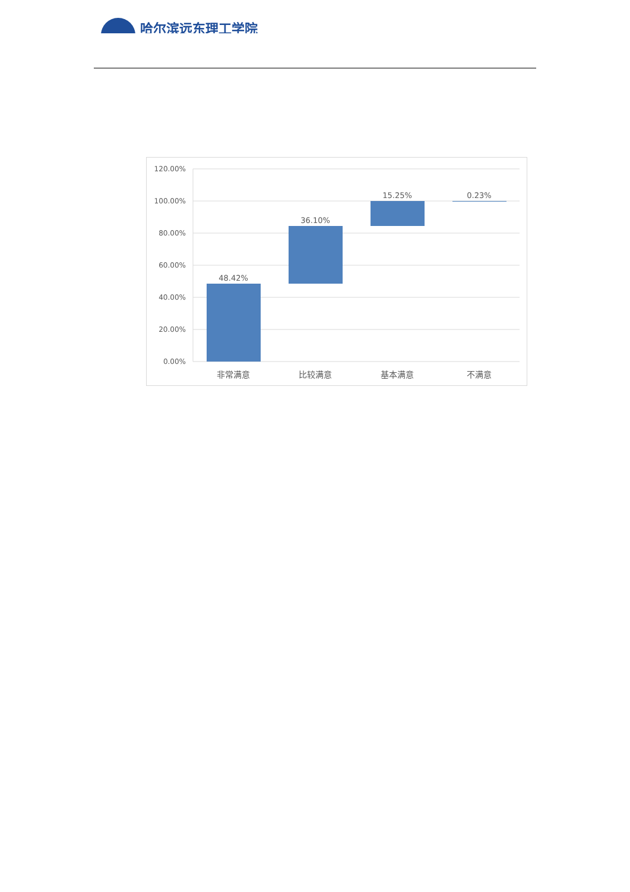哈尔滨远东理工学院
120.00%
100.00%
80.00%
60.00%
40.00%
20.00%
0.00%
48.42%
36.10%
15.25%
0.23%
非常满意
比较满意
基本满意
不满意